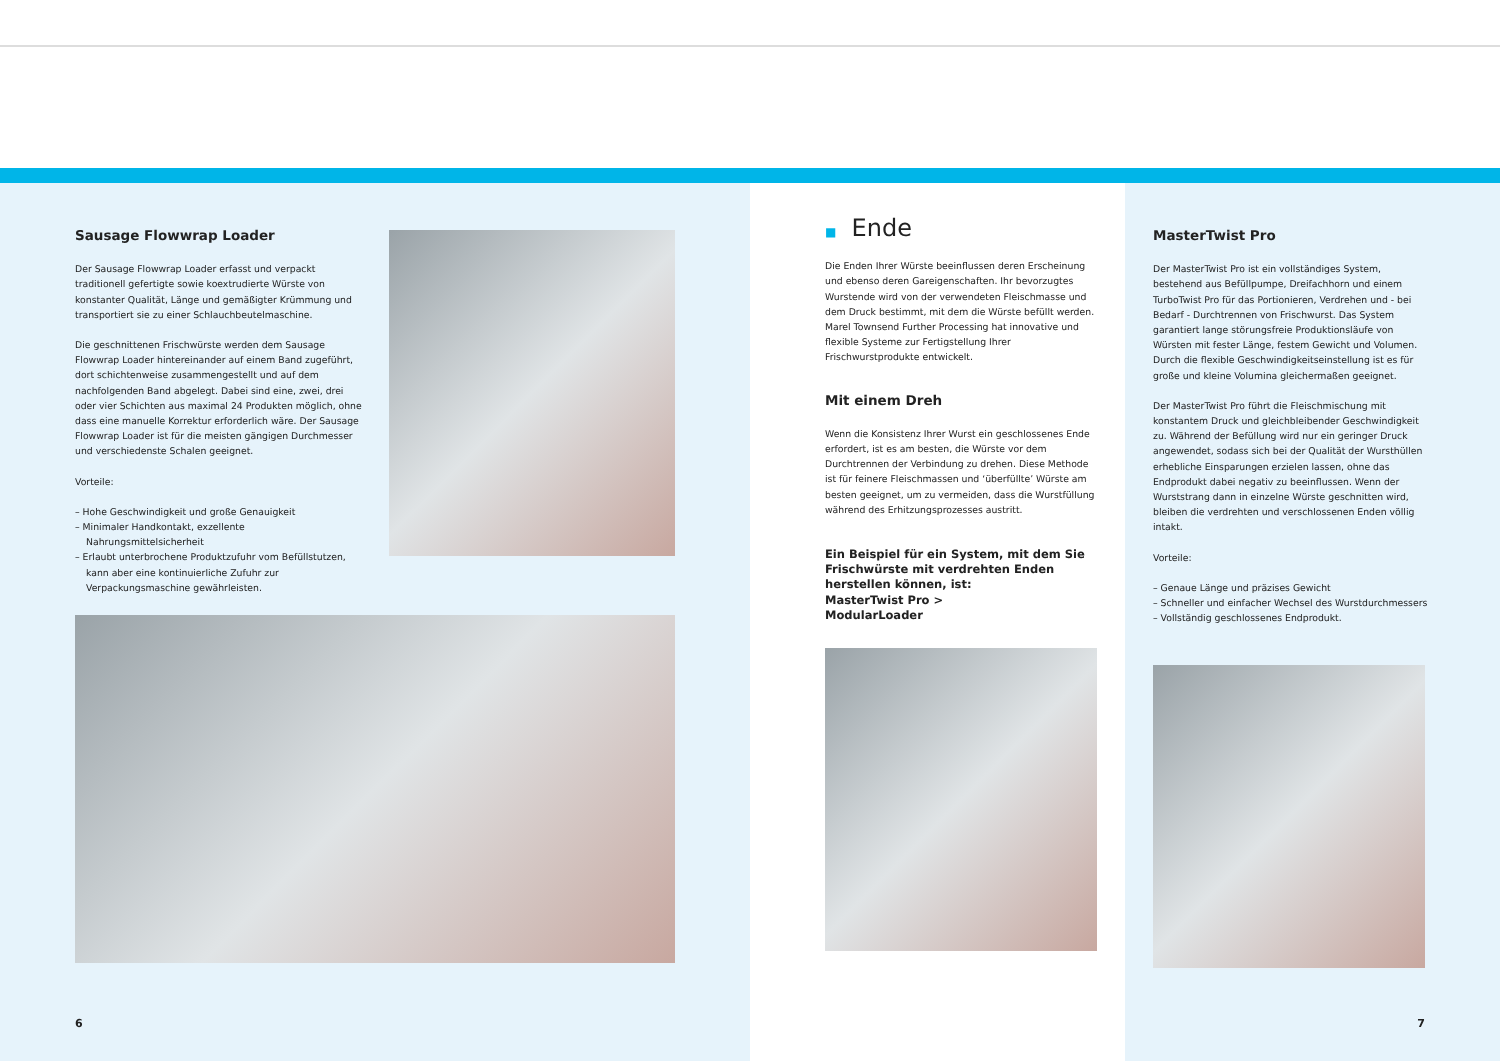Sausage Flowwrap Loader
Der Sausage Flowwrap Loader erfasst und verpackt traditionell gefertigte sowie koextrudierte Würste von konstanter Qualität, Länge und gemäßigter Krümmung und transportiert sie zu einer Schlauchbeutelmaschine.
Die geschnittenen Frischwürste werden dem Sausage Flowwrap Loader hintereinander auf einem Band zugeführt, dort schichtenweise zusammengestellt und auf dem nachfolgenden Band abgelegt. Dabei sind eine, zwei, drei oder vier Schichten aus maximal 24 Produkten möglich, ohne dass eine manuelle Korrektur erforderlich wäre. Der Sausage Flowwrap Loader ist für die meisten gängigen Durchmesser und verschiedenste Schalen geeignet.
Vorteile:
– Hohe Geschwindigkeit und große Genauigkeit
– Minimaler Handkontakt, exzellente Nahrungsmittelsicherheit
– Erlaubt unterbrochene Produktzufuhr vom Befüllstutzen, kann aber eine kontinuierliche Zufuhr zur Verpackungsmaschine gewährleisten.
6
■ Ende
Die Enden Ihrer Würste beeinflussen deren Erscheinung und ebenso deren Gareigenschaften. Ihr bevorzugtes Wurstende wird von der verwendeten Fleischmasse und dem Druck bestimmt, mit dem die Würste befüllt werden. Marel Townsend Further Processing hat innovative und flexible Systeme zur Fertigstellung Ihrer Frischwurstprodukte entwickelt.
Mit einem Dreh
Wenn die Konsistenz Ihrer Wurst ein geschlossenes Ende erfordert, ist es am besten, die Würste vor dem Durchtrennen der Verbindung zu drehen. Diese Methode ist für feinere Fleischmassen und ‘überfüllte’ Würste am besten geeignet, um zu vermeiden, dass die Wurstfüllung während des Erhitzungsprozesses austritt.
Ein Beispiel für ein System, mit dem Sie Frischwürste mit verdrehten Enden herstellen können, ist:
MasterTwist Pro >
ModularLoader
MasterTwist Pro
Der MasterTwist Pro ist ein vollständiges System, bestehend aus Befüllpumpe, Dreifachhorn und einem TurboTwist Pro für das Portionieren, Verdrehen und - bei Bedarf - Durchtrennen von Frischwurst. Das System garantiert lange störungsfreie Produktionsläufe von Würsten mit fester Länge, festem Gewicht und Volumen. Durch die flexible Geschwindigkeitseinstellung ist es für große und kleine Volumina gleichermaßen geeignet.
Der MasterTwist Pro führt die Fleischmischung mit konstantem Druck und gleichbleibender Geschwindigkeit zu. Während der Befüllung wird nur ein geringer Druck angewendet, sodass sich bei der Qualität der Wursthüllen erhebliche Einsparungen erzielen lassen, ohne das Endprodukt dabei negativ zu beeinflussen. Wenn der Wurststrang dann in einzelne Würste geschnitten wird, bleiben die verdrehten und verschlossenen Enden völlig intakt.
Vorteile:
– Genaue Länge und präzises Gewicht
– Schneller und einfacher Wechsel des Wurstdurchmessers
– Vollständig geschlossenes Endprodukt.
7